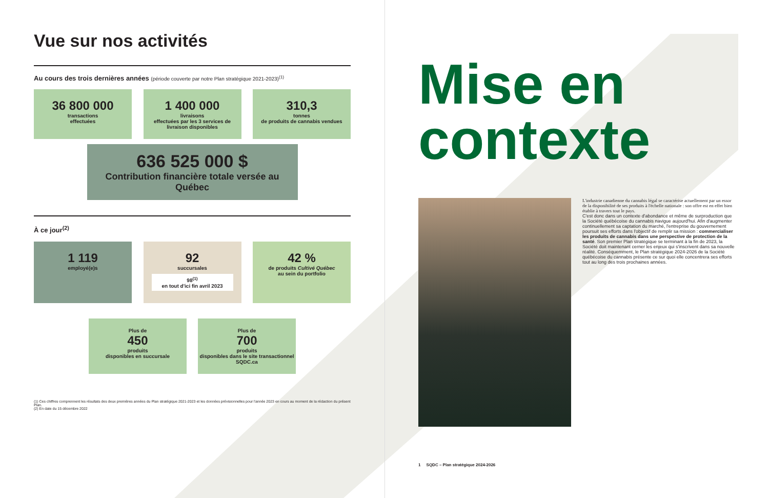Vue sur nos activités
Au cours des trois dernières années (période couverte par notre Plan stratégique 2021-2023)<sup>(1)</sup>
36 800 000
transactions
effectuées
1 400 000
livraisons
effectuées par les 3 services de livraison disponibles
310,3
tonnes
de produits de cannabis vendues
636 525 000 $
Contribution financière totale versée au Québec
À ce jour<sup>(2)</sup>
1 119
employé(e)s
92
succursales
98<sup>(1)</sup>
en tout d'ici fin avril 2023
42 %
de produits Cultivé Québec
au sein du portfolio
Plus de
450
produits
disponibles en succursale
Plus de
700
produits
disponibles dans le site transactionnel SQDC.ca
(1) Ces chiffres comprennent les résultats des deux premières années du Plan stratégique 2021-2023 et les données prévisionnelles pour l'année 2023 en cours au moment de la rédaction du présent Plan.
(2) En date du 15 décembre 2022
Mise en
contexte
L'industrie canadienne du cannabis légal se caractérise actuellement par un essor de la disponibilité de ses produits à l'échelle nationale : son offre est en effet bien établie à travers tout le pays.
C'est donc dans un contexte d'abondance et même de surproduction que la Société québécoise du cannabis navigue aujourd'hui. Afin d'augmenter continuellement sa captation du marché, l'entreprise du gouvernement poursuit ses efforts dans l'objectif de remplir sa mission : commercialiser les produits de cannabis dans une perspective de protection de la santé. Son premier Plan stratégique se terminant à la fin de 2023, la Société doit maintenant cerner les enjeux qui s'inscrivent dans sa nouvelle réalité. Conséquemment, le Plan stratégique 2024-2026 de la Société québécoise du cannabis présente ce sur quoi elle concentrera ses efforts tout au long des trois prochaines années.
1 SQDC – Plan stratégique 2024-2026